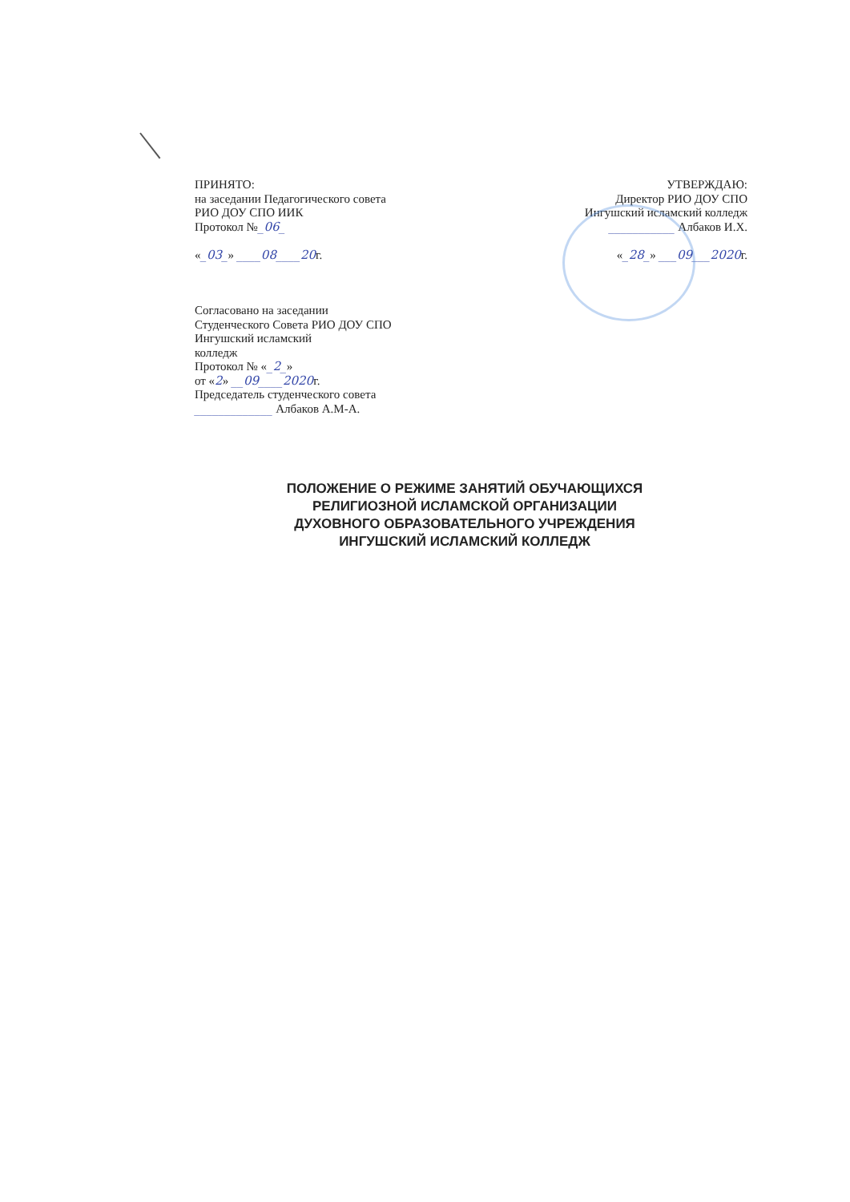ПРИНЯТО:
на заседании Педагогического совета
РИО ДОУ СПО ИИК
Протокол №_06_
«_03_» ____08____20г.
УТВЕРЖДАЮ:
Директор РИО ДОУ СПО
Ингушский исламский колледж
___________ Албаков И.Х.
«_28_» ___09___2020г.
Согласовано на заседании
Студенческого Совета РИО ДОУ СПО
Ингушский исламский
колледж
Протокол № «_2_»
от «2» __09____2020г.
Председатель студенческого совета
_____________ Албаков А.М-А.
ПОЛОЖЕНИЕ О РЕЖИМЕ ЗАНЯТИЙ ОБУЧАЮЩИХСЯ
РЕЛИГИОЗНОЙ ИСЛАМСКОЙ ОРГАНИЗАЦИИ
ДУХОВНОГО ОБРАЗОВАТЕЛЬНОГО УЧРЕЖДЕНИЯ
ИНГУШСКИЙ ИСЛАМСКИЙ КОЛЛЕДЖ